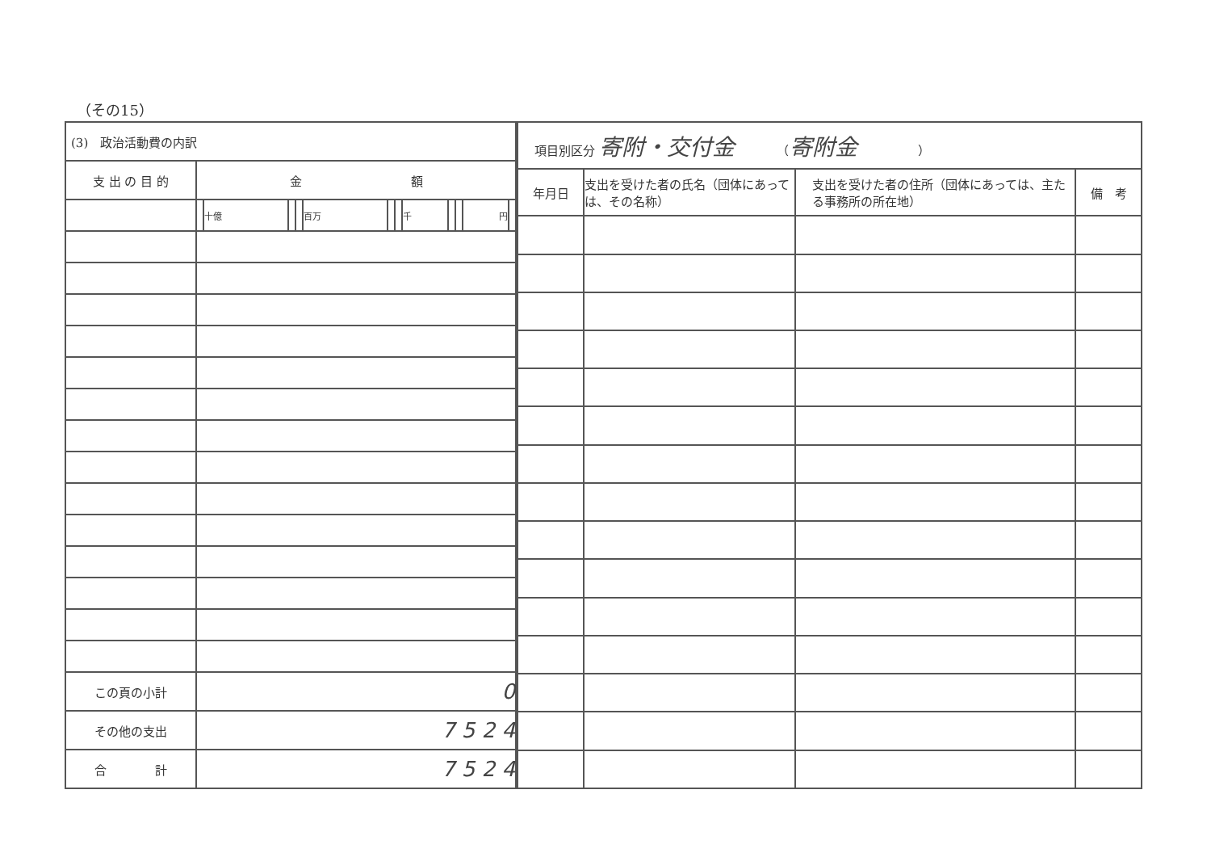（その15）
| (3) 政治活動費の内訳 | | | | | | | | | | | | |
| 支 出 の 目 的 | 金 額 | | | | | | | | | | | |
| | | 十億 | | | 百万 | | | 千 | | | 円 | |
| この頁の小計 | 0 | | | | | | | | | | | |
| その他の支出 | 7 5 2 4 | | | | | | | | | | | |
| 合 計 | 7 5 2 4 | | | | | | | | | | | |
| 項目別区分 寄附・交付金 （ 寄附金 ） | | | |
| 年月日 | 支出を受けた者の氏名（団体にあっては、その名称） | 支出を受けた者の住所（団体にあっては、主たる事務所の所在地） | 備 考 |